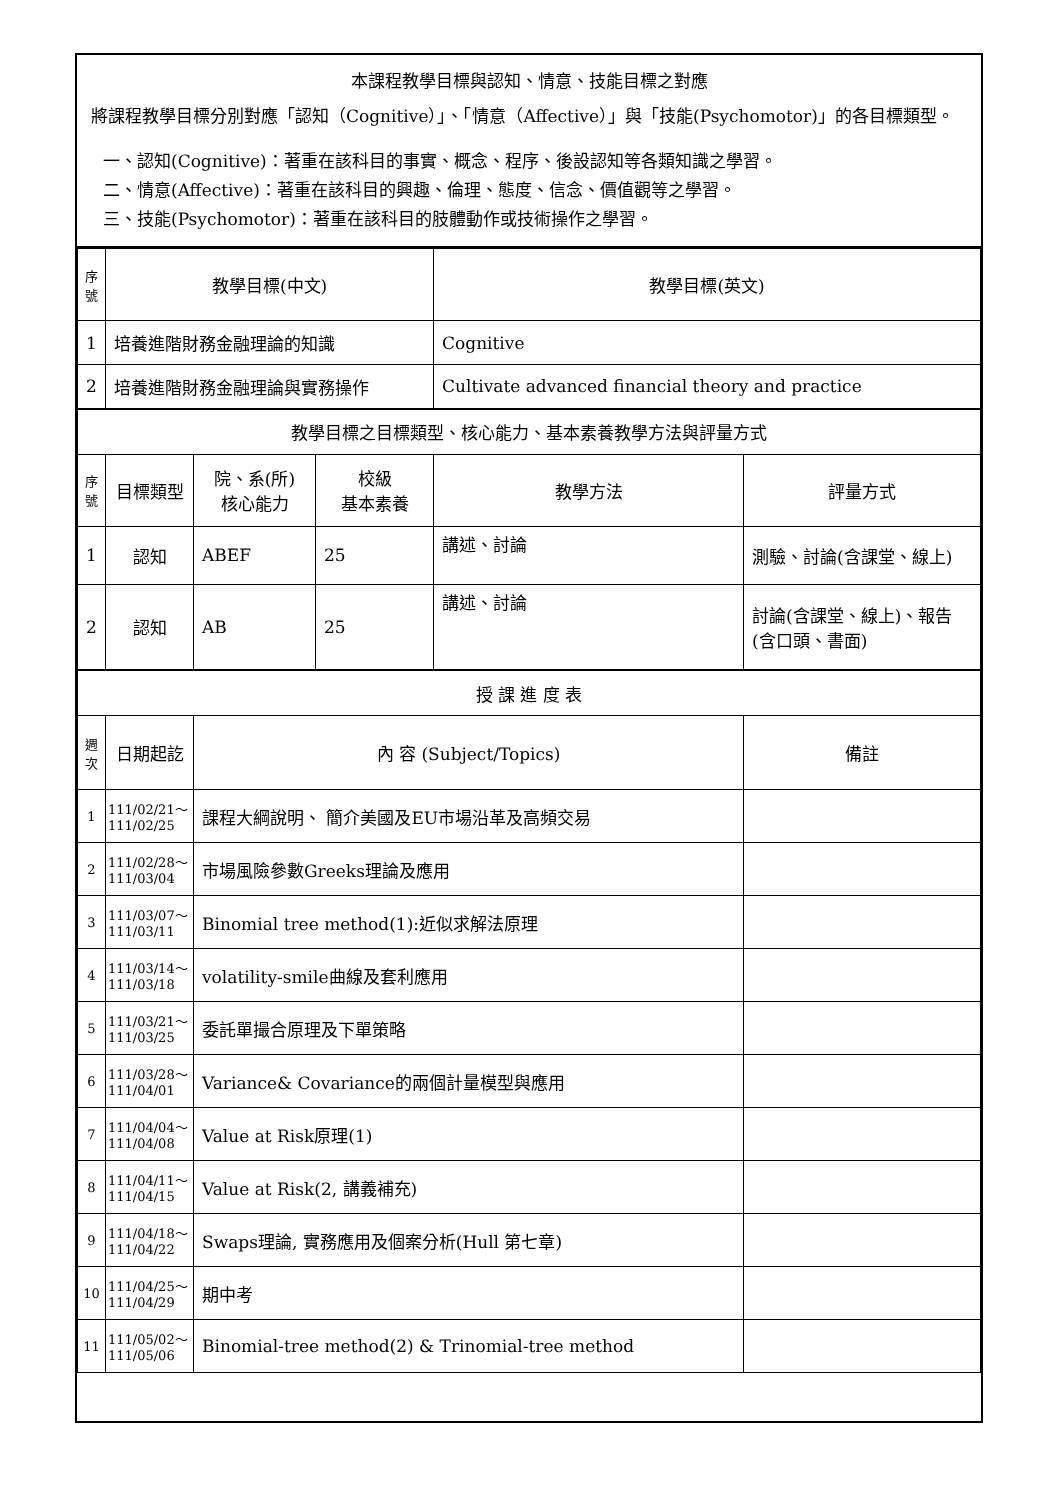本課程教學目標與認知、情意、技能目標之對應
將課程教學目標分別對應「認知（Cognitive）」、「情意（Affective）」與「技能(Psychomotor)」的各目標類型。
一、認知(Cognitive)：著重在該科目的事實、概念、程序、後設認知等各類知識之學習。
二、情意(Affective)：著重在該科目的興趣、倫理、態度、信念、價值觀等之學習。
三、技能(Psychomotor)：著重在該科目的肢體動作或技術操作之學習。
| 序號 | 教學目標(中文) | | | 教學目標(英文) | |
| --- | --- | --- | --- | --- | --- |
| 1 | 培養進階財務金融理論的知識 | | | Cognitive | |
| 2 | 培養進階財務金融理論與實務操作 | | | Cultivate advanced financial theory and practice | |
| 教學目標之目標類型、核心能力、基本素養教學方法與評量方式 | | | | | |
| 序號 | 目標類型 | 院、系(所) 核心能力 | 校級 基本素養 | 教學方法 | 評量方式 |
| 1 | 認知 | ABEF | 25 | 講述、討論 | 測驗、討論(含課堂、線上) |
| 2 | 認知 | AB | 25 | 講述、討論 | 討論(含課堂、線上)、報告(含口頭、書面) |
| 授 課 進 度 表 | | | | | |
| 週次 | 日期起訖 | 內 容 (Subject/Topics) | | | 備註 |
| 1 | 111/02/21～ 111/02/25 | 課程大綱說明、 簡介美國及EU市場沿革及高頻交易 | | | |
| 2 | 111/02/28～ 111/03/04 | 市場風險參數Greeks理論及應用 | | | |
| 3 | 111/03/07～ 111/03/11 | Binomial tree method(1):近似求解法原理 | | | |
| 4 | 111/03/14～ 111/03/18 | volatility-smile曲線及套利應用 | | | |
| 5 | 111/03/21～ 111/03/25 | 委託單撮合原理及下單策略 | | | |
| 6 | 111/03/28～ 111/04/01 | Variance& Covariance的兩個計量模型與應用 | | | |
| 7 | 111/04/04～ 111/04/08 | Value at Risk原理(1) | | | |
| 8 | 111/04/11～ 111/04/15 | Value at Risk(2, 講義補充) | | | |
| 9 | 111/04/18～ 111/04/22 | Swaps理論, 實務應用及個案分析(Hull 第七章) | | | |
| 10 | 111/04/25～ 111/04/29 | 期中考 | | | |
| 11 | 111/05/02～ 111/05/06 | Binomial-tree method(2) & Trinomial-tree method | | | |